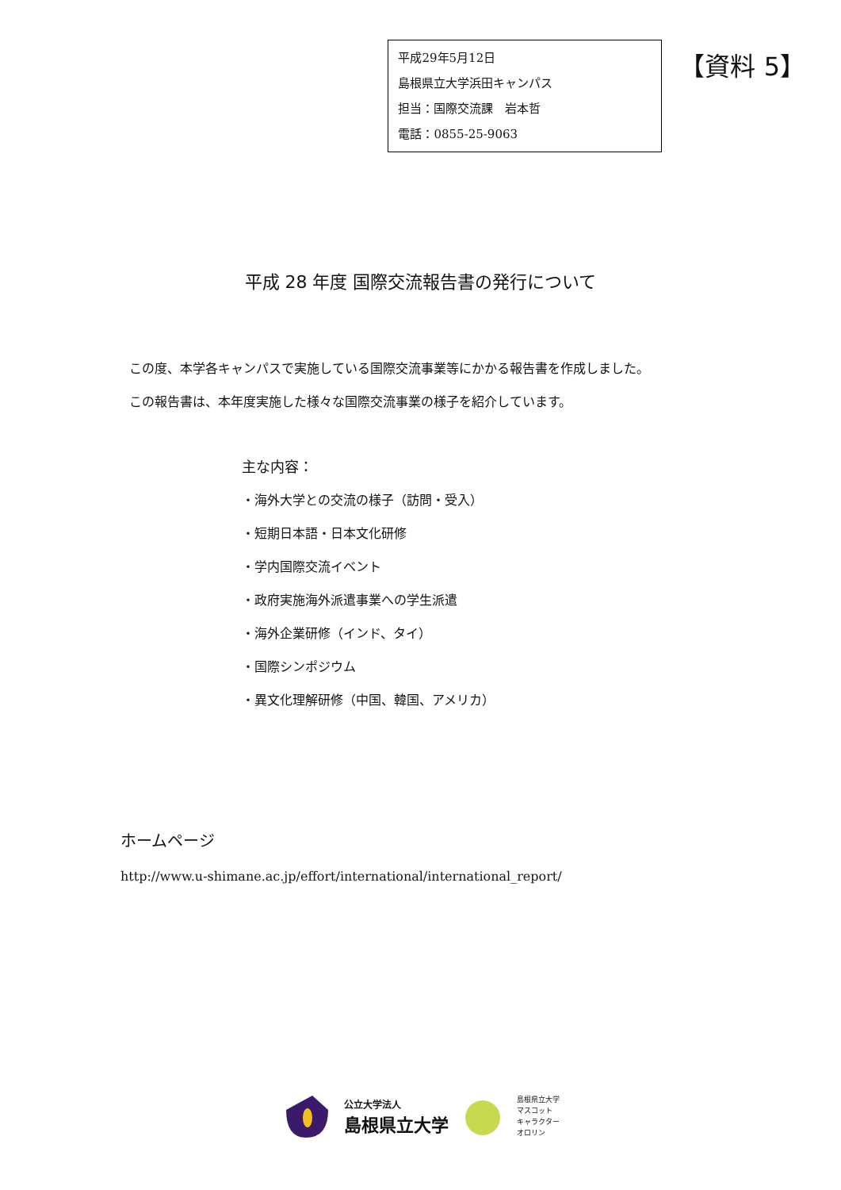平成29年5月12日
島根県立大学浜田キャンパス
担当：国際交流課　岩本哲
電話：0855-25-9063
【資料 5】
平成 28 年度 国際交流報告書の発行について
この度、本学各キャンパスで実施している国際交流事業等にかかる報告書を作成しました。
この報告書は、本年度実施した様々な国際交流事業の様子を紹介しています。
主な内容：
・海外大学との交流の様子（訪問・受入）
・短期日本語・日本文化研修
・学内国際交流イベント
・政府実施海外派遣事業への学生派遣
・海外企業研修（インド、タイ）
・国際シンポジウム
・異文化理解研修（中国、韓国、アメリカ）
ホームページ
http://www.u-shimane.ac.jp/effort/international/international_report/
公立大学法人
島根県立大学
島根県立大学
マスコット
キャラクター
オロリン